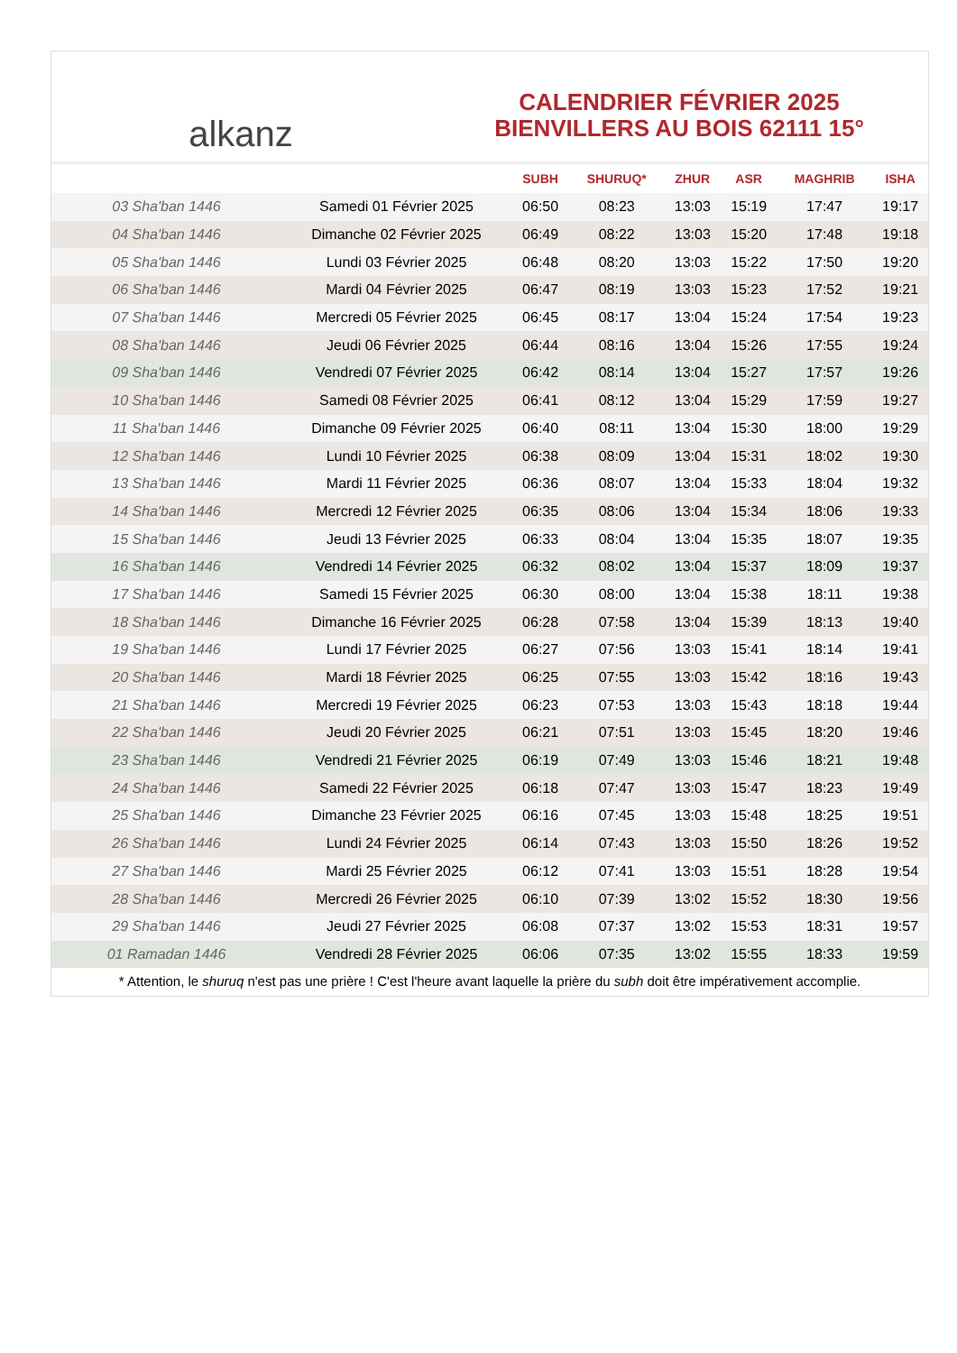alkanz
CALENDRIER FÉVRIER 2025
BIENVILLERS AU BOIS 62111 15°
| | | SUBH | SHURUQ* | ZHUR | ASR | MAGHRIB | ISHA |
| --- | --- | --- | --- | --- | --- | --- | --- |
| 03 Sha'ban 1446 | Samedi 01 Février 2025 | 06:50 | 08:23 | 13:03 | 15:19 | 17:47 | 19:17 |
| 04 Sha'ban 1446 | Dimanche 02 Février 2025 | 06:49 | 08:22 | 13:03 | 15:20 | 17:48 | 19:18 |
| 05 Sha'ban 1446 | Lundi 03 Février 2025 | 06:48 | 08:20 | 13:03 | 15:22 | 17:50 | 19:20 |
| 06 Sha'ban 1446 | Mardi 04 Février 2025 | 06:47 | 08:19 | 13:03 | 15:23 | 17:52 | 19:21 |
| 07 Sha'ban 1446 | Mercredi 05 Février 2025 | 06:45 | 08:17 | 13:04 | 15:24 | 17:54 | 19:23 |
| 08 Sha'ban 1446 | Jeudi 06 Février 2025 | 06:44 | 08:16 | 13:04 | 15:26 | 17:55 | 19:24 |
| 09 Sha'ban 1446 | Vendredi 07 Février 2025 | 06:42 | 08:14 | 13:04 | 15:27 | 17:57 | 19:26 |
| 10 Sha'ban 1446 | Samedi 08 Février 2025 | 06:41 | 08:12 | 13:04 | 15:29 | 17:59 | 19:27 |
| 11 Sha'ban 1446 | Dimanche 09 Février 2025 | 06:40 | 08:11 | 13:04 | 15:30 | 18:00 | 19:29 |
| 12 Sha'ban 1446 | Lundi 10 Février 2025 | 06:38 | 08:09 | 13:04 | 15:31 | 18:02 | 19:30 |
| 13 Sha'ban 1446 | Mardi 11 Février 2025 | 06:36 | 08:07 | 13:04 | 15:33 | 18:04 | 19:32 |
| 14 Sha'ban 1446 | Mercredi 12 Février 2025 | 06:35 | 08:06 | 13:04 | 15:34 | 18:06 | 19:33 |
| 15 Sha'ban 1446 | Jeudi 13 Février 2025 | 06:33 | 08:04 | 13:04 | 15:35 | 18:07 | 19:35 |
| 16 Sha'ban 1446 | Vendredi 14 Février 2025 | 06:32 | 08:02 | 13:04 | 15:37 | 18:09 | 19:37 |
| 17 Sha'ban 1446 | Samedi 15 Février 2025 | 06:30 | 08:00 | 13:04 | 15:38 | 18:11 | 19:38 |
| 18 Sha'ban 1446 | Dimanche 16 Février 2025 | 06:28 | 07:58 | 13:04 | 15:39 | 18:13 | 19:40 |
| 19 Sha'ban 1446 | Lundi 17 Février 2025 | 06:27 | 07:56 | 13:03 | 15:41 | 18:14 | 19:41 |
| 20 Sha'ban 1446 | Mardi 18 Février 2025 | 06:25 | 07:55 | 13:03 | 15:42 | 18:16 | 19:43 |
| 21 Sha'ban 1446 | Mercredi 19 Février 2025 | 06:23 | 07:53 | 13:03 | 15:43 | 18:18 | 19:44 |
| 22 Sha'ban 1446 | Jeudi 20 Février 2025 | 06:21 | 07:51 | 13:03 | 15:45 | 18:20 | 19:46 |
| 23 Sha'ban 1446 | Vendredi 21 Février 2025 | 06:19 | 07:49 | 13:03 | 15:46 | 18:21 | 19:48 |
| 24 Sha'ban 1446 | Samedi 22 Février 2025 | 06:18 | 07:47 | 13:03 | 15:47 | 18:23 | 19:49 |
| 25 Sha'ban 1446 | Dimanche 23 Février 2025 | 06:16 | 07:45 | 13:03 | 15:48 | 18:25 | 19:51 |
| 26 Sha'ban 1446 | Lundi 24 Février 2025 | 06:14 | 07:43 | 13:03 | 15:50 | 18:26 | 19:52 |
| 27 Sha'ban 1446 | Mardi 25 Février 2025 | 06:12 | 07:41 | 13:03 | 15:51 | 18:28 | 19:54 |
| 28 Sha'ban 1446 | Mercredi 26 Février 2025 | 06:10 | 07:39 | 13:02 | 15:52 | 18:30 | 19:56 |
| 29 Sha'ban 1446 | Jeudi 27 Février 2025 | 06:08 | 07:37 | 13:02 | 15:53 | 18:31 | 19:57 |
| 01 Ramadan 1446 | Vendredi 28 Février 2025 | 06:06 | 07:35 | 13:02 | 15:55 | 18:33 | 19:59 |
* Attention, le shuruq n'est pas une prière ! C'est l'heure avant laquelle la prière du subh doit être impérativement accomplie.